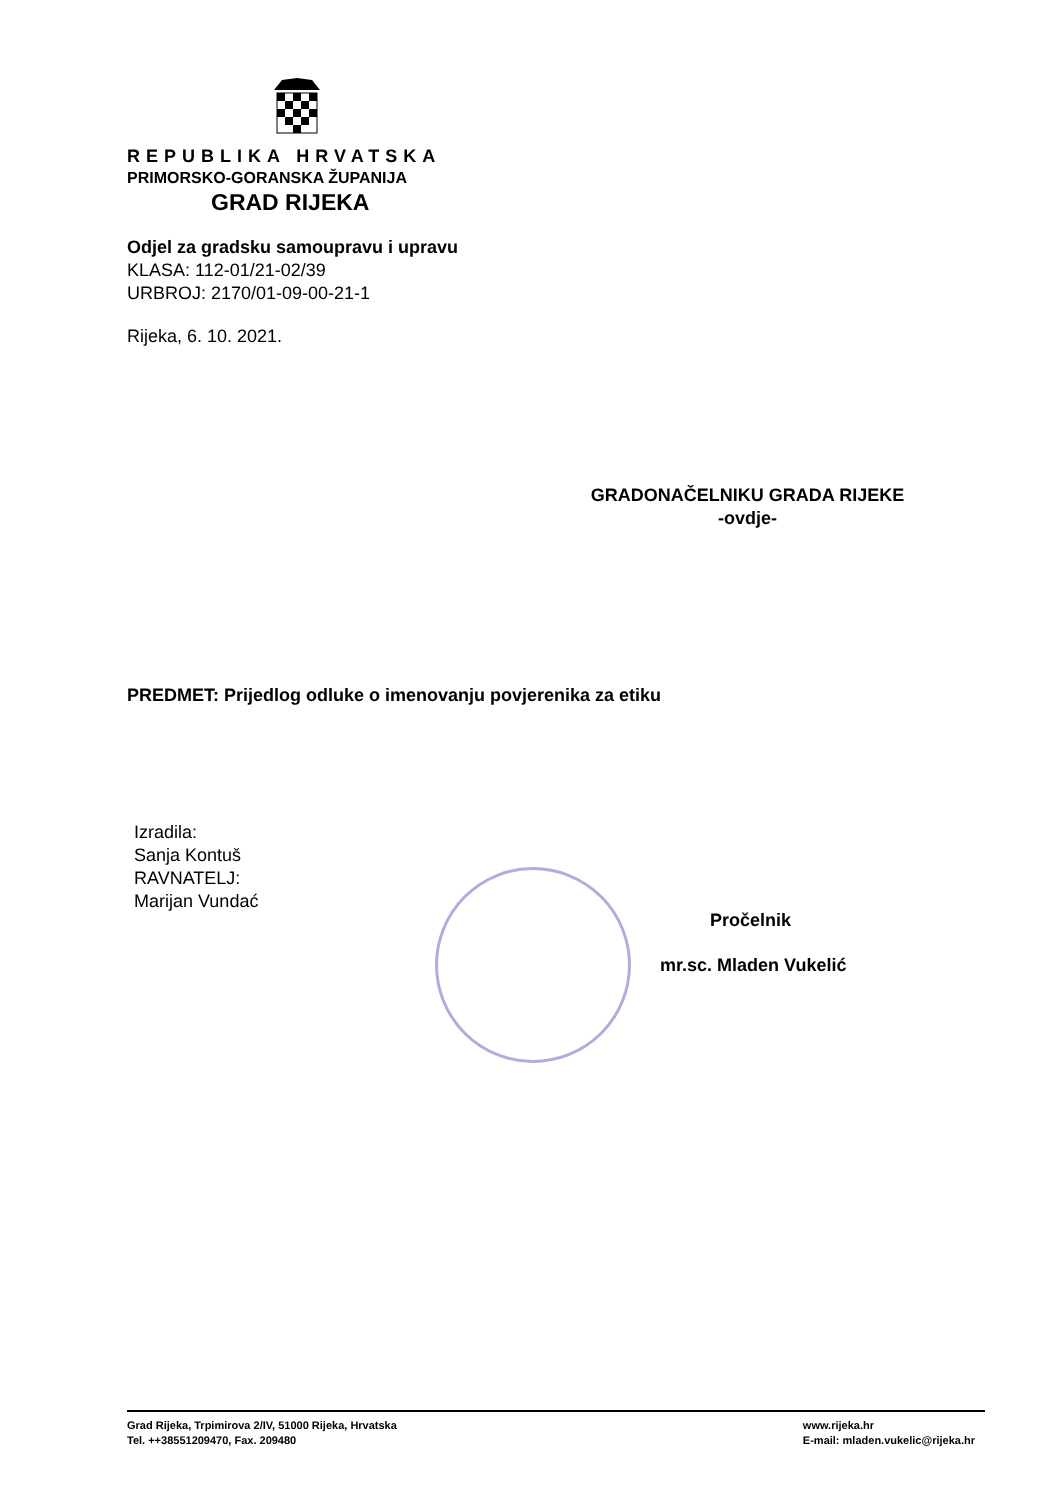REPUBLIKA HRVATSKA
PRIMORSKO-GORANSKA ŽUPANIJA
GRAD RIJEKA
Odjel za gradsku samoupravu i upravu
KLASA: 112-01/21-02/39
URBROJ: 2170/01-09-00-21-1
Rijeka, 6. 10. 2021.
GRADONAČELNIKU GRADA RIJEKE
-ovdje-
PREDMET: Prijedlog odluke o imenovanju povjerenika za etiku
Izradila:
Sanja Kontuš
RAVNATELJ:
Marijan Vundać
Pročelnik
mr.sc. Mladen Vukelić
Grad Rijeka, Trpimirova 2/IV, 51000 Rijeka, Hrvatska
Tel. ++38551209470, Fax. 209480
www.rijeka.hr
E-mail: mladen.vukelic@rijeka.hr